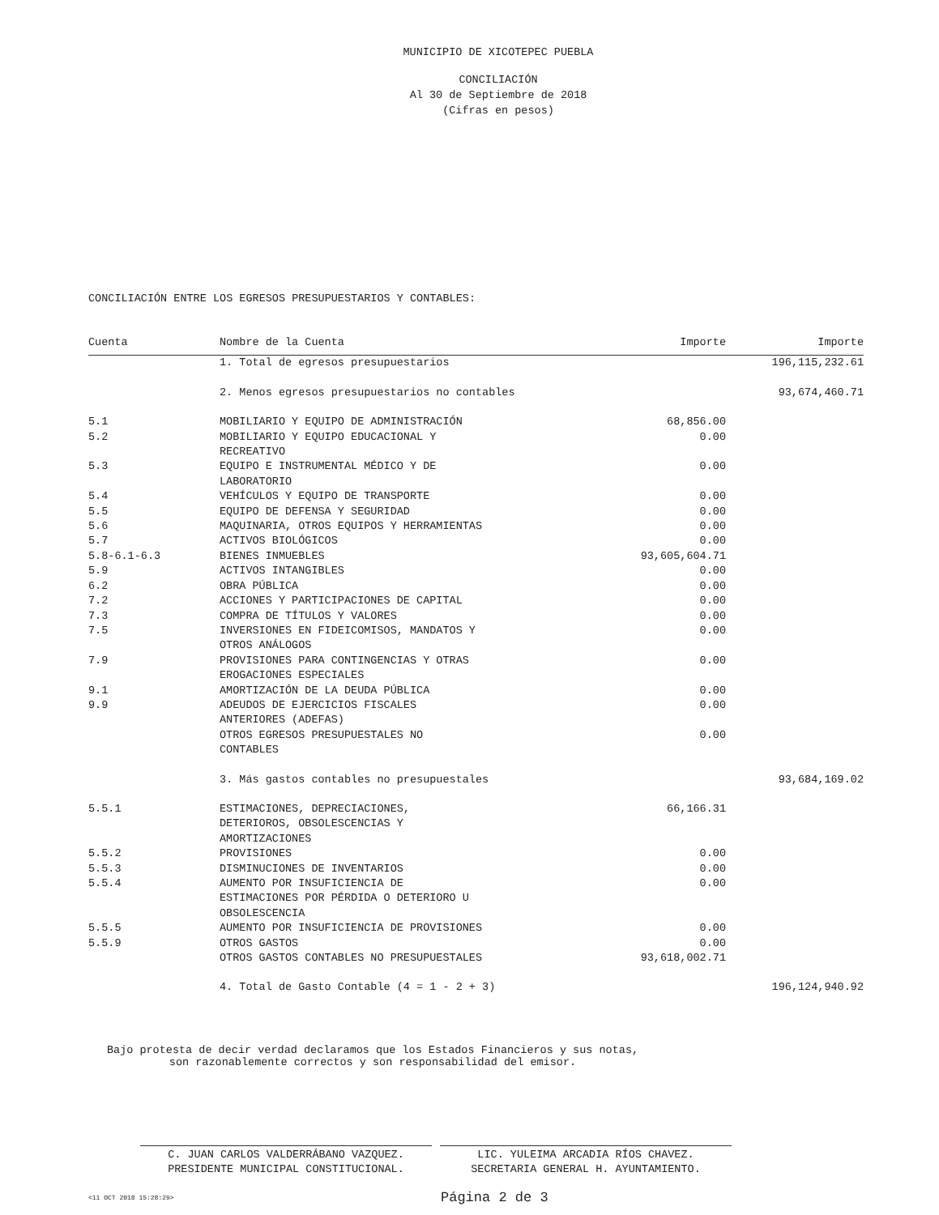MUNICIPIO DE XICOTEPEC PUEBLA
CONCILIACIÓN
Al 30 de Septiembre de 2018
(Cifras en pesos)
CONCILIACIÓN ENTRE LOS EGRESOS PRESUPUESTARIOS Y CONTABLES:
| Cuenta | Nombre de la Cuenta | Importe | Importe |
| --- | --- | --- | --- |
| | 1. Total de egresos presupuestarios | | 196,115,232.61 |
| | 2. Menos egresos presupuestarios no contables | | 93,674,460.71 |
| 5.1 | MOBILIARIO Y EQUIPO DE ADMINISTRACIÓN | 68,856.00 | |
| 5.2 | MOBILIARIO Y EQUIPO EDUCACIONAL Y RECREATIVO | 0.00 | |
| 5.3 | EQUIPO E INSTRUMENTAL MÉDICO Y DE LABORATORIO | 0.00 | |
| 5.4 | VEHÍCULOS Y EQUIPO DE TRANSPORTE | 0.00 | |
| 5.5 | EQUIPO DE DEFENSA Y SEGURIDAD | 0.00 | |
| 5.6 | MAQUINARIA, OTROS EQUIPOS Y HERRAMIENTAS | 0.00 | |
| 5.7 | ACTIVOS BIOLÓGICOS | 0.00 | |
| 5.8-6.1-6.3 | BIENES INMUEBLES | 93,605,604.71 | |
| 5.9 | ACTIVOS INTANGIBLES | 0.00 | |
| 6.2 | OBRA PÚBLICA | 0.00 | |
| 7.2 | ACCIONES Y PARTICIPACIONES DE CAPITAL | 0.00 | |
| 7.3 | COMPRA DE TÍTULOS Y VALORES | 0.00 | |
| 7.5 | INVERSIONES EN FIDEICOMISOS, MANDATOS Y OTROS ANÁLOGOS | 0.00 | |
| 7.9 | PROVISIONES PARA CONTINGENCIAS Y OTRAS EROGACIONES ESPECIALES | 0.00 | |
| 9.1 | AMORTIZACIÓN DE LA DEUDA PÚBLICA | 0.00 | |
| 9.9 | ADEUDOS DE EJERCICIOS FISCALES ANTERIORES (ADEFAS) | 0.00 | |
| | OTROS EGRESOS PRESUPUESTALES NO CONTABLES | 0.00 | |
| | 3. Más gastos contables no presupuestales | | 93,684,169.02 |
| 5.5.1 | ESTIMACIONES, DEPRECIACIONES, DETERIOROS, OBSOLESCENCIAS Y AMORTIZACIONES | 66,166.31 | |
| 5.5.2 | PROVISIONES | 0.00 | |
| 5.5.3 | DISMINUCIONES DE INVENTARIOS | 0.00 | |
| 5.5.4 | AUMENTO POR INSUFICIENCIA DE ESTIMACIONES POR PÉRDIDA O DETERIORO U OBSOLESCENCIA | 0.00 | |
| 5.5.5 | AUMENTO POR INSUFICIENCIA DE PROVISIONES | 0.00 | |
| 5.5.9 | OTROS GASTOS | 0.00 | |
| | OTROS GASTOS CONTABLES NO PRESUPUESTALES | 93,618,002.71 | |
| | 4. Total de Gasto Contable (4 = 1 - 2 + 3) | | 196,124,940.92 |
Bajo protesta de decir verdad declaramos que los Estados Financieros y sus notas,
son razonablemente correctos y son responsabilidad del emisor.
C. JUAN CARLOS VALDERRÁBANO VAZQUEZ.
PRESIDENTE MUNICIPAL CONSTITUCIONAL.
LIC. YULEIMA ARCADIA RÍOS CHAVEZ.
SECRETARIA GENERAL H. AYUNTAMIENTO.
<11 OCT 2018 15:28:29> Página 2 de 3